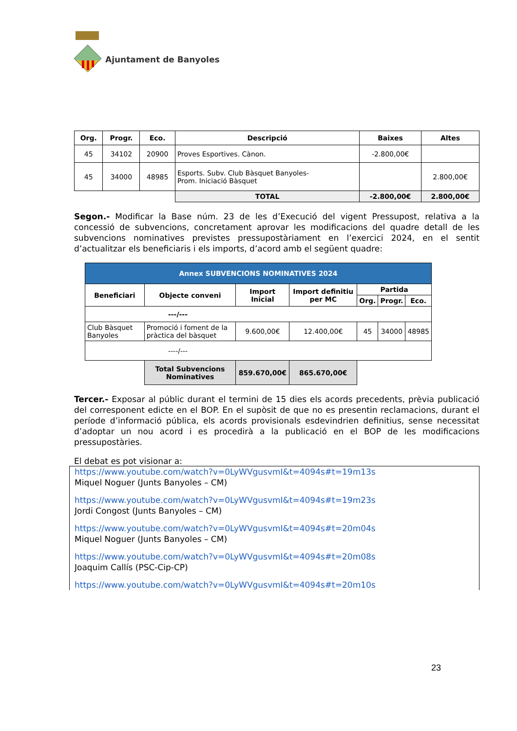Ajuntament de Banyoles
| Org. | Progr. | Eco. | Descripció | Baixes | Altes |
| --- | --- | --- | --- | --- | --- |
| 45 | 34102 | 20900 | Proves Esportives. Cànon. | -2.800,00€ | |
| 45 | 34000 | 48985 | Esports. Subv. Club Bàsquet Banyoles- Prom. Iniciació Bàsquet | | 2.800,00€ |
| | | | TOTAL | -2.800,00€ | 2.800,00€ |
Segon.- Modificar la Base núm. 23 de les d’Execució del vigent Pressupost, relativa a la concessió de subvencions, concretament aprovar les modificacions del quadre detall de les subvencions nominatives previstes pressupostàriament en l’exercici 2024, en el sentit d’actualitzar els beneficiaris i els imports, d’acord amb el següent quadre:
| Annex SUBVENCIONS NOMINATIVES 2024 | | | | | | |
| Beneficiari | Objecte conveni | Import Inicial | Import definitiu per MC | Partida | | |
| | | | | Org. | Progr. | Eco. |
| ---/--- | | | | | | |
| Club Bàsquet Banyoles | Promoció i foment de la pràctica del bàsquet | 9.600,00€ | 12.400,00€ | 45 | 34000 | 48985 |
| ----/--- | | | | | | |
| | Total Subvencions Nominatives | 859.670,00€ | 865.670,00€ | | | |
Tercer.- Exposar al públic durant el termini de 15 dies els acords precedents, prèvia publicació del corresponent edicte en el BOP. En el supòsit de que no es presentin reclamacions, durant el període d’informació pública, els acords provisionals esdevindrien definitius, sense necessitat d’adoptar un nou acord i es procedirà a la publicació en el BOP de les modificacions pressupostàries.
El debat es pot visionar a:
https://www.youtube.com/watch?v=0LyWVgusvmI&t=4094s#t=19m13s
Miquel Noguer (Junts Banyoles – CM)
https://www.youtube.com/watch?v=0LyWVgusvmI&t=4094s#t=19m23s
Jordi Congost (Junts Banyoles – CM)
https://www.youtube.com/watch?v=0LyWVgusvmI&t=4094s#t=20m04s
Miquel Noguer (Junts Banyoles – CM)
https://www.youtube.com/watch?v=0LyWVgusvmI&t=4094s#t=20m08s
Joaquim Callís (PSC-Cip-CP)
https://www.youtube.com/watch?v=0LyWVgusvmI&t=4094s#t=20m10s
23